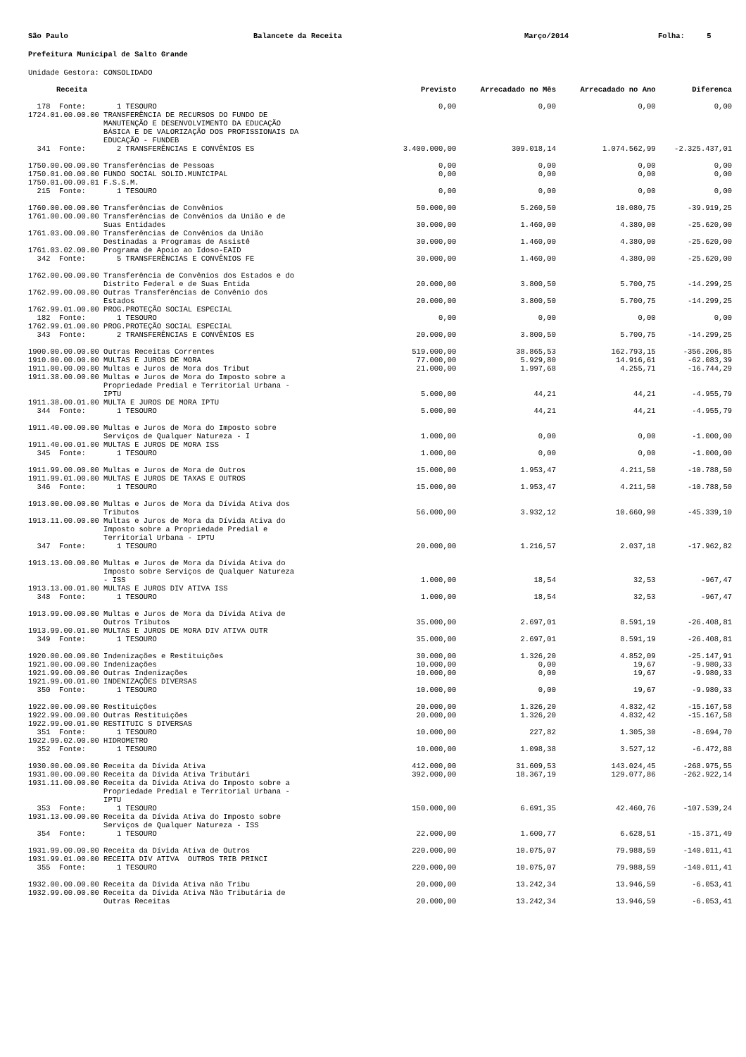São Paulo Balancete da Receita Março/2014 Folha: 5
Prefeitura Municipal de Salto Grande
Unidade Gestora: CONSOLIDADO
| Receita | Previsto | Arrecadado no Mês | Arrecadado no Ano | Diferenca |
| --- | --- | --- | --- | --- |
| 178 Fonte: 1 TESOURO | 0,00 | 0,00 | 0,00 | 0,00 |
| 1724.01.00.00.00 TRANSFERÊNCIA DE RECURSOS DO FUNDO DE MANUTENÇÃO E DESENVOLVIMENTO DA EDUCAÇÃO BÁSICA E DE VALORIZAÇÃO DOS PROFISSIONAIS DA EDUCAÇÃO - FUNDEB | | | | |
| 341 Fonte: 2 TRANSFERÊNCIAS E CONVÊNIOS ES | 3.400.000,00 | 309.018,14 | 1.074.562,99 | -2.325.437,01 |
| 1750.00.00.00.00 Transferências de Pessoas | 0,00 | 0,00 | 0,00 | 0,00 |
| 1750.01.00.00.00 FUNDO SOCIAL SOLID.MUNICIPAL | 0,00 | 0,00 | 0,00 | 0,00 |
| 1750.01.00.00.01 F.S.S.M. | | | | |
| 215 Fonte: 1 TESOURO | 0,00 | 0,00 | 0,00 | 0,00 |
| 1760.00.00.00.00 Transferências de Convênios | 50.000,00 | 5.260,50 | 10.080,75 | -39.919,25 |
| 1761.00.00.00.00 Transferências de Convênios da União e de Suas Entidades | 30.000,00 | 1.460,00 | 4.380,00 | -25.620,00 |
| 1761.03.00.00.00 Transferências de Convênios da União Destinadas a Programas de Assistê | 30.000,00 | 1.460,00 | 4.380,00 | -25.620,00 |
| 1761.03.02.00.00 Programa de Apoio ao Idoso-EAID | | | | |
| 342 Fonte: 5 TRANSFERÊNCIAS E CONVÊNIOS FE | 30.000,00 | 1.460,00 | 4.380,00 | -25.620,00 |
| 1762.00.00.00.00 Transferência de Convênios dos Estados e do Distrito Federal e de Suas Entida | 20.000,00 | 3.800,50 | 5.700,75 | -14.299,25 |
| 1762.99.00.00.00 Outras Transferências de Convênio dos Estados | 20.000,00 | 3.800,50 | 5.700,75 | -14.299,25 |
| 1762.99.01.00.00 PROG.PROTEÇÃO SOCIAL ESPECIAL | | | | |
| 182 Fonte: 1 TESOURO | 0,00 | 0,00 | 0,00 | 0,00 |
| 1762.99.01.00.00 PROG.PROTEÇÃO SOCIAL ESPECIAL | | | | |
| 343 Fonte: 2 TRANSFERÊNCIAS E CONVÊNIOS ES | 20.000,00 | 3.800,50 | 5.700,75 | -14.299,25 |
| 1900.00.00.00.00 Outras Receitas Correntes | 519.000,00 | 38.865,53 | 162.793,15 | -356.206,85 |
| 1910.00.00.00.00 MULTAS E JUROS DE MORA | 77.000,00 | 5.929,80 | 14.916,61 | -62.083,39 |
| 1911.00.00.00.00 Multas e Juros de Mora dos Tribut | 21.000,00 | 1.997,68 | 4.255,71 | -16.744,29 |
| 1911.38.00.00.00 Multas e Juros de Mora do Imposto sobre a Propriedade Predial e Territorial Urbana - IPTU | 5.000,00 | 44,21 | 44,21 | -4.955,79 |
| 1911.38.00.01.00 MULTA E JUROS DE MORA IPTU | | | | |
| 344 Fonte: 1 TESOURO | 5.000,00 | 44,21 | 44,21 | -4.955,79 |
| 1911.40.00.00.00 Multas e Juros de Mora do Imposto sobre Serviços de Qualquer Natureza - I | 1.000,00 | 0,00 | 0,00 | -1.000,00 |
| 1911.40.00.01.00 MULTAS E JUROS DE MORA ISS | | | | |
| 345 Fonte: 1 TESOURO | 1.000,00 | 0,00 | 0,00 | -1.000,00 |
| 1911.99.00.00.00 Multas e Juros de Mora de Outros | 15.000,00 | 1.953,47 | 4.211,50 | -10.788,50 |
| 1911.99.01.00.00 MULTAS E JUROS DE TAXAS E OUTROS | | | | |
| 346 Fonte: 1 TESOURO | 15.000,00 | 1.953,47 | 4.211,50 | -10.788,50 |
| 1913.00.00.00.00 Multas e Juros de Mora da Dívida Ativa dos Tributos | 56.000,00 | 3.932,12 | 10.660,90 | -45.339,10 |
| 1913.11.00.00.00 Multas e Juros de Mora da Dívida Ativa do Imposto sobre a Propriedade Predial e Territorial Urbana - IPTU | | | | |
| 347 Fonte: 1 TESOURO | 20.000,00 | 1.216,57 | 2.037,18 | -17.962,82 |
| 1913.13.00.00.00 Multas e Juros de Mora da Dívida Ativa do Imposto sobre Serviços de Qualquer Natureza - ISS | 1.000,00 | 18,54 | 32,53 | -967,47 |
| 1913.13.00.01.00 MULTAS E JUROS DIV ATIVA ISS | | | | |
| 348 Fonte: 1 TESOURO | 1.000,00 | 18,54 | 32,53 | -967,47 |
| 1913.99.00.00.00 Multas e Juros de Mora da Dívida Ativa de Outros Tributos | 35.000,00 | 2.697,01 | 8.591,19 | -26.408,81 |
| 1913.99.00.01.00 MULTAS E JUROS DE MORA DIV ATIVA OUTR | | | | |
| 349 Fonte: 1 TESOURO | 35.000,00 | 2.697,01 | 8.591,19 | -26.408,81 |
| 1920.00.00.00.00 Indenizações e Restituições | 30.000,00 | 1.326,20 | 4.852,09 | -25.147,91 |
| 1921.00.00.00.00 Indenizações | 10.000,00 | 0,00 | 19,67 | -9.980,33 |
| 1921.99.00.00.00 Outras Indenizações | 10.000,00 | 0,00 | 19,67 | -9.980,33 |
| 1921.99.00.01.00 INDENIZAÇÕES DIVERSAS | | | | |
| 350 Fonte: 1 TESOURO | 10.000,00 | 0,00 | 19,67 | -9.980,33 |
| 1922.00.00.00.00 Restituições | 20.000,00 | 1.326,20 | 4.832,42 | -15.167,58 |
| 1922.99.00.00.00 Outras Restituições | 20.000,00 | 1.326,20 | 4.832,42 | -15.167,58 |
| 1922.99.00.01.00 RESTITUIC S DIVERSAS | | | | |
| 351 Fonte: 1 TESOURO | 10.000,00 | 227,82 | 1.305,30 | -8.694,70 |
| 1922.99.02.00.00 HIDROMETRO | | | | |
| 352 Fonte: 1 TESOURO | 10.000,00 | 1.098,38 | 3.527,12 | -6.472,88 |
| 1930.00.00.00.00 Receita da Dívida Ativa | 412.000,00 | 31.609,53 | 143.024,45 | -268.975,55 |
| 1931.00.00.00.00 Receita da Dívida Ativa Tributári | 392.000,00 | 18.367,19 | 129.077,86 | -262.922,14 |
| 1931.11.00.00.00 Receita da Dívida Ativa do Imposto sobre a Propriedade Predial e Territorial Urbana - IPTU | | | | |
| 353 Fonte: 1 TESOURO | 150.000,00 | 6.691,35 | 42.460,76 | -107.539,24 |
| 1931.13.00.00.00 Receita da Dívida Ativa do Imposto sobre Serviços de Qualquer Natureza - ISS | | | | |
| 354 Fonte: 1 TESOURO | 22.000,00 | 1.600,77 | 6.628,51 | -15.371,49 |
| 1931.99.00.00.00 Receita da Dívida Ativa de Outros | 220.000,00 | 10.075,07 | 79.988,59 | -140.011,41 |
| 1931.99.01.00.00 RECEITA DIV ATIVA OUTROS TRIB PRINCI | | | | |
| 355 Fonte: 1 TESOURO | 220.000,00 | 10.075,07 | 79.988,59 | -140.011,41 |
| 1932.00.00.00.00 Receita da Dívida Ativa não Tribu | 20.000,00 | 13.242,34 | 13.946,59 | -6.053,41 |
| 1932.99.00.00.00 Receita da Dívida Ativa Não Tributária de Outras Receitas | 20.000,00 | 13.242,34 | 13.946,59 | -6.053,41 |